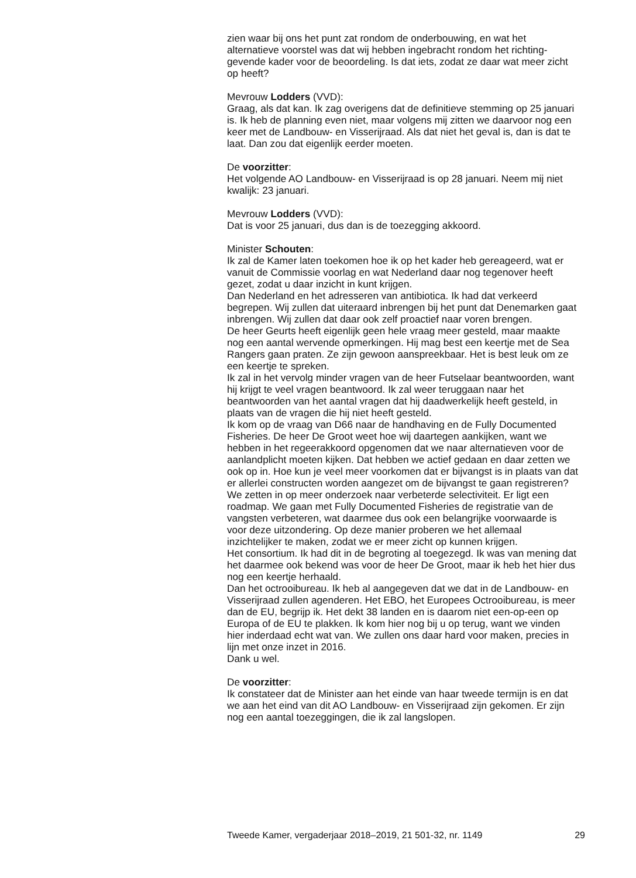zien waar bij ons het punt zat rondom de onderbouwing, en wat het alternatieve voorstel was dat wij hebben ingebracht rondom het richting-gevende kader voor de beoordeling. Is dat iets, zodat ze daar wat meer zicht op heeft?
Mevrouw Lodders (VVD):
Graag, als dat kan. Ik zag overigens dat de definitieve stemming op 25 januari is. Ik heb de planning even niet, maar volgens mij zitten we daarvoor nog een keer met de Landbouw- en Visserijraad. Als dat niet het geval is, dan is dat te laat. Dan zou dat eigenlijk eerder moeten.
De voorzitter:
Het volgende AO Landbouw- en Visserijraad is op 28 januari. Neem mij niet kwalijk: 23 januari.
Mevrouw Lodders (VVD):
Dat is voor 25 januari, dus dan is de toezegging akkoord.
Minister Schouten:
Ik zal de Kamer laten toekomen hoe ik op het kader heb gereageerd, wat er vanuit de Commissie voorlag en wat Nederland daar nog tegenover heeft gezet, zodat u daar inzicht in kunt krijgen.
Dan Nederland en het adresseren van antibiotica. Ik had dat verkeerd begrepen. Wij zullen dat uiteraard inbrengen bij het punt dat Denemarken gaat inbrengen. Wij zullen dat daar ook zelf proactief naar voren brengen.
De heer Geurts heeft eigenlijk geen hele vraag meer gesteld, maar maakte nog een aantal wervende opmerkingen. Hij mag best een keertje met de Sea Rangers gaan praten. Ze zijn gewoon aanspreekbaar. Het is best leuk om ze een keertje te spreken.
Ik zal in het vervolg minder vragen van de heer Futselaar beantwoorden, want hij krijgt te veel vragen beantwoord. Ik zal weer teruggaan naar het beantwoorden van het aantal vragen dat hij daadwerkelijk heeft gesteld, in plaats van de vragen die hij niet heeft gesteld.
Ik kom op de vraag van D66 naar de handhaving en de Fully Documented Fisheries. De heer De Groot weet hoe wij daartegen aankijken, want we hebben in het regeerakkoord opgenomen dat we naar alternatieven voor de aanlandplicht moeten kijken. Dat hebben we actief gedaan en daar zetten we ook op in. Hoe kun je veel meer voorkomen dat er bijvangst is in plaats van dat er allerlei constructen worden aangezet om de bijvangst te gaan registreren? We zetten in op meer onderzoek naar verbeterde selectiviteit. Er ligt een roadmap. We gaan met Fully Documented Fisheries de registratie van de vangsten verbeteren, wat daarmee dus ook een belangrijke voorwaarde is voor deze uitzondering. Op deze manier proberen we het allemaal inzichtelijker te maken, zodat we er meer zicht op kunnen krijgen.
Het consortium. Ik had dit in de begroting al toegezegd. Ik was van mening dat het daarmee ook bekend was voor de heer De Groot, maar ik heb het hier dus nog een keertje herhaald.
Dan het octrooibureau. Ik heb al aangegeven dat we dat in de Landbouw- en Visserijraad zullen agenderen. Het EBO, het Europees Octrooibureau, is meer dan de EU, begrijp ik. Het dekt 38 landen en is daarom niet een-op-een op Europa of de EU te plakken. Ik kom hier nog bij u op terug, want we vinden hier inderdaad echt wat van. We zullen ons daar hard voor maken, precies in lijn met onze inzet in 2016.
Dank u wel.
De voorzitter:
Ik constateer dat de Minister aan het einde van haar tweede termijn is en dat we aan het eind van dit AO Landbouw- en Visserijraad zijn gekomen. Er zijn nog een aantal toezeggingen, die ik zal langslopen.
Tweede Kamer, vergaderjaar 2018–2019, 21 501-32, nr. 1149 29